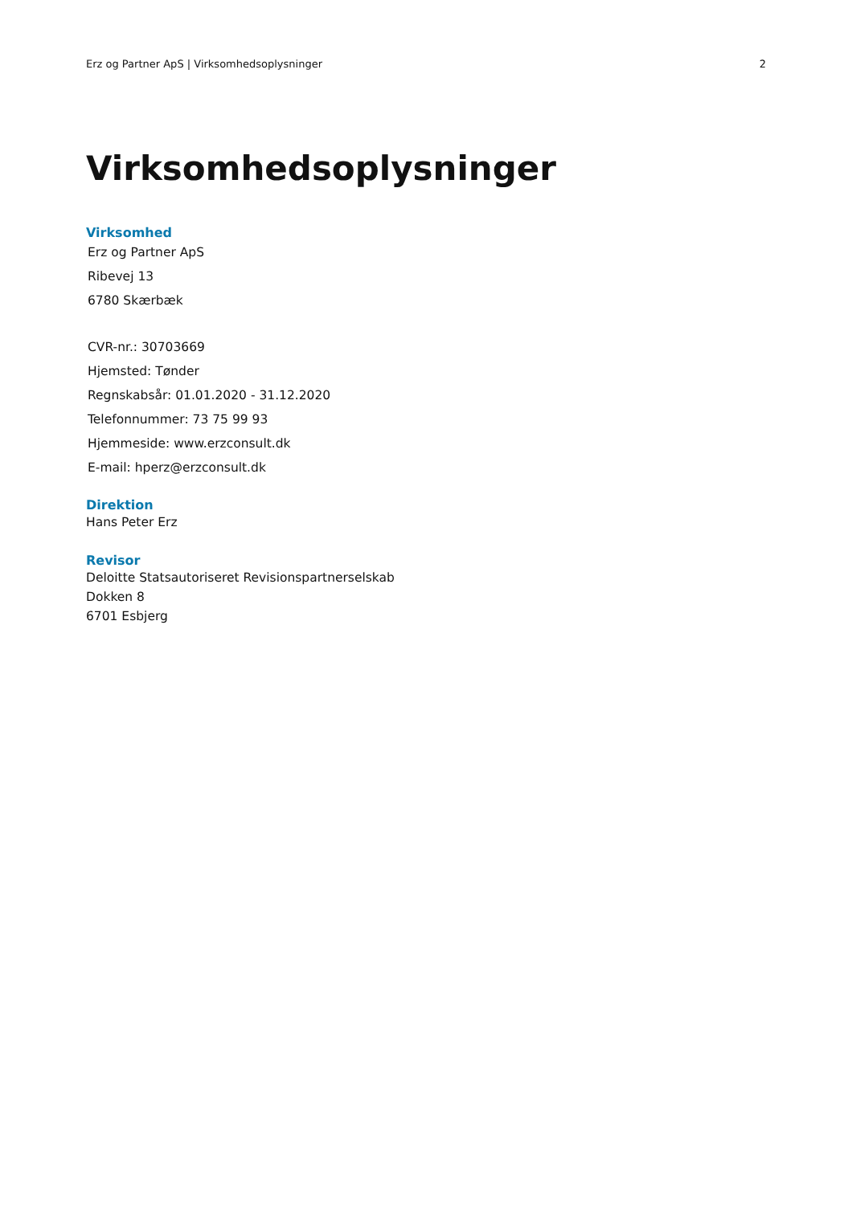Erz og Partner ApS | Virksomhedsoplysninger 2
Virksomhedsoplysninger
Virksomhed
Erz og Partner ApS
Ribevej 13
6780 Skærbæk
CVR-nr.: 30703669
Hjemsted: Tønder
Regnskabsår: 01.01.2020 - 31.12.2020
Telefonnummer: 73 75 99 93
Hjemmeside: www.erzconsult.dk
E-mail: hperz@erzconsult.dk
Direktion
Hans Peter Erz
Revisor
Deloitte Statsautoriseret Revisionspartnerselskab
Dokken 8
6701 Esbjerg